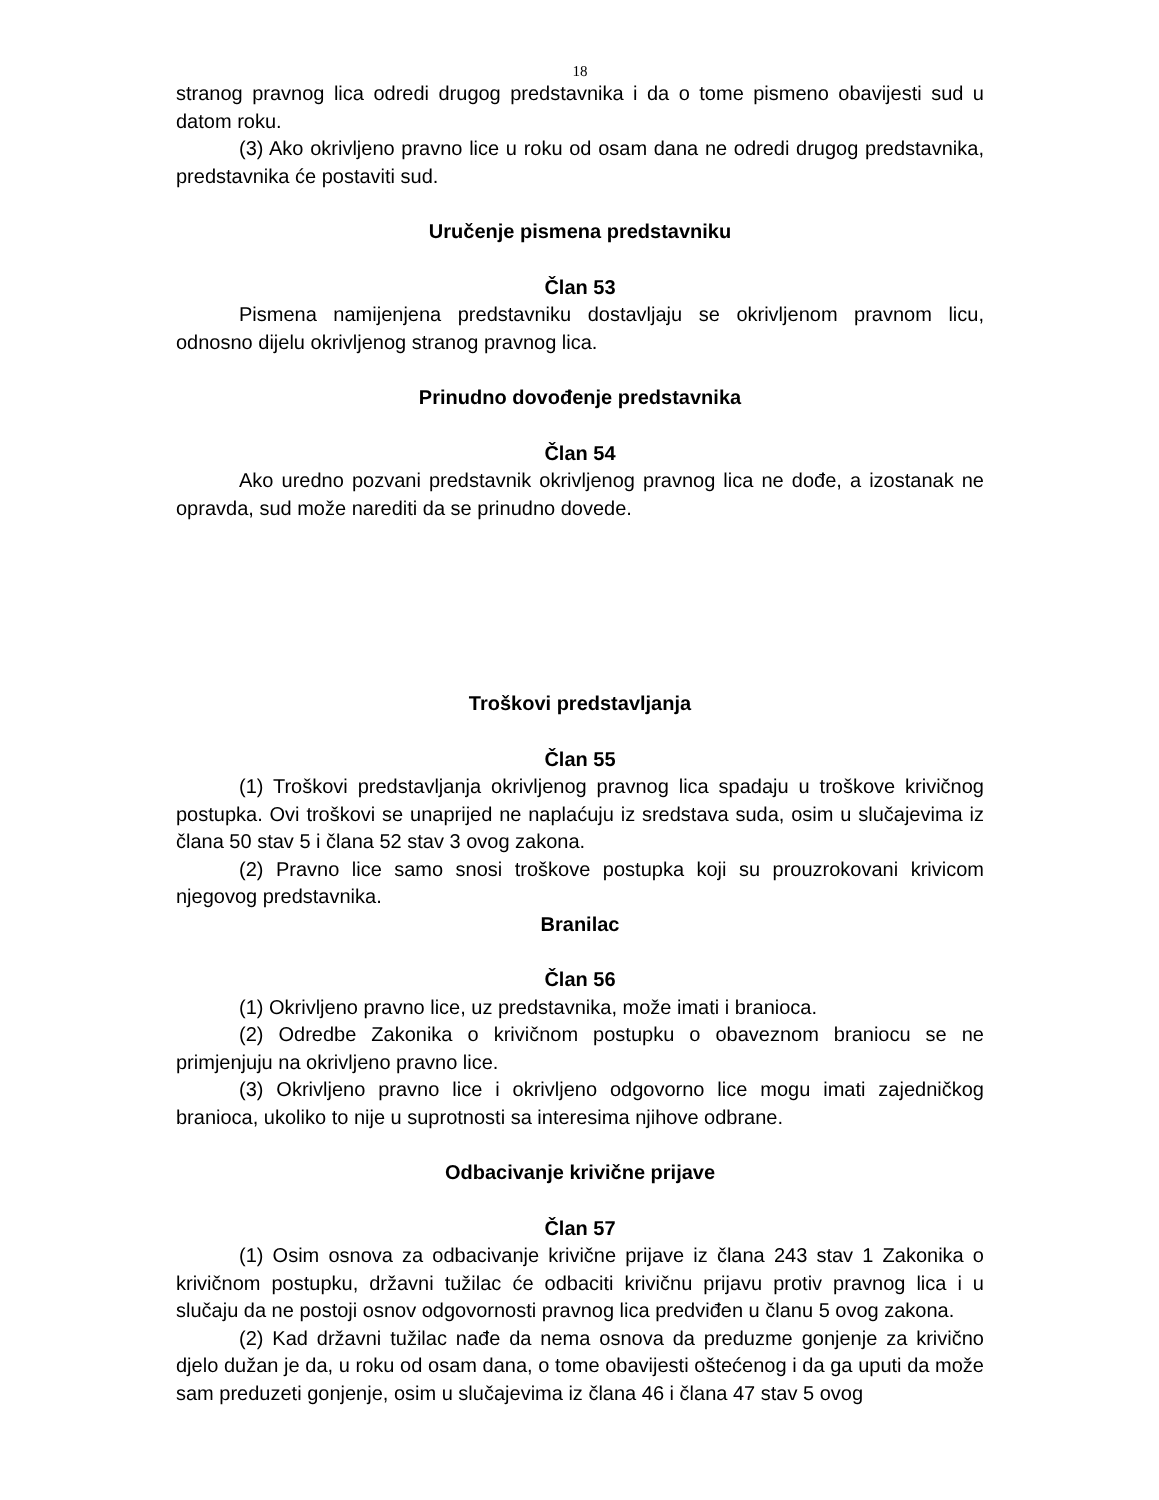18
stranog pravnog lica odredi drugog predstavnika i da o tome pismeno obavijesti sud u datom roku.
(3) Ako okrivljeno pravno lice u roku od osam dana ne odredi drugog predstavnika, predstavnika će postaviti sud.
Uručenje pismena predstavniku
Član 53
Pismena namijenjena predstavniku dostavljaju se okrivljenom pravnom licu, odnosno dijelu okrivljenog stranog pravnog lica.
Prinudno dovođenje predstavnika
Član 54
Ako uredno pozvani predstavnik okrivljenog pravnog lica ne dođe, a izostanak ne opravda, sud može narediti da se prinudno dovede.
Troškovi predstavljanja
Član 55
(1) Troškovi predstavljanja okrivljenog pravnog lica spadaju u troškove krivičnog postupka. Ovi troškovi se unaprijed ne naplaćuju iz sredstava suda, osim u slučajevima iz člana 50 stav 5 i člana 52 stav 3 ovog zakona.
(2) Pravno lice samo snosi troškove postupka koji su prouzrokovani krivicom njegovog predstavnika.
Branilac
Član 56
(1) Okrivljeno pravno lice, uz predstavnika, može imati i branioca.
(2) Odredbe Zakonika o krivičnom postupku o obaveznom braniocu se ne primjenjuju na okrivljeno pravno lice.
(3) Okrivljeno pravno lice i okrivljeno odgovorno lice mogu imati zajedničkog branioca, ukoliko to nije u suprotnosti sa interesima njihove odbrane.
Odbacivanje krivične prijave
Član 57
(1) Osim osnova za odbacivanje krivične prijave iz člana 243 stav 1 Zakonika o krivičnom postupku, državni tužilac će odbaciti krivičnu prijavu protiv pravnog lica i u slučaju da ne postoji osnov odgovornosti pravnog lica predviđen u članu 5 ovog zakona.
(2) Kad državni tužilac nađe da nema osnova da preduzme gonjenje za krivično djelo dužan je da, u roku od osam dana, o tome obavijesti oštećenog i da ga uputi da može sam preduzeti gonjenje, osim u slučajevima iz člana 46 i člana 47 stav 5 ovog